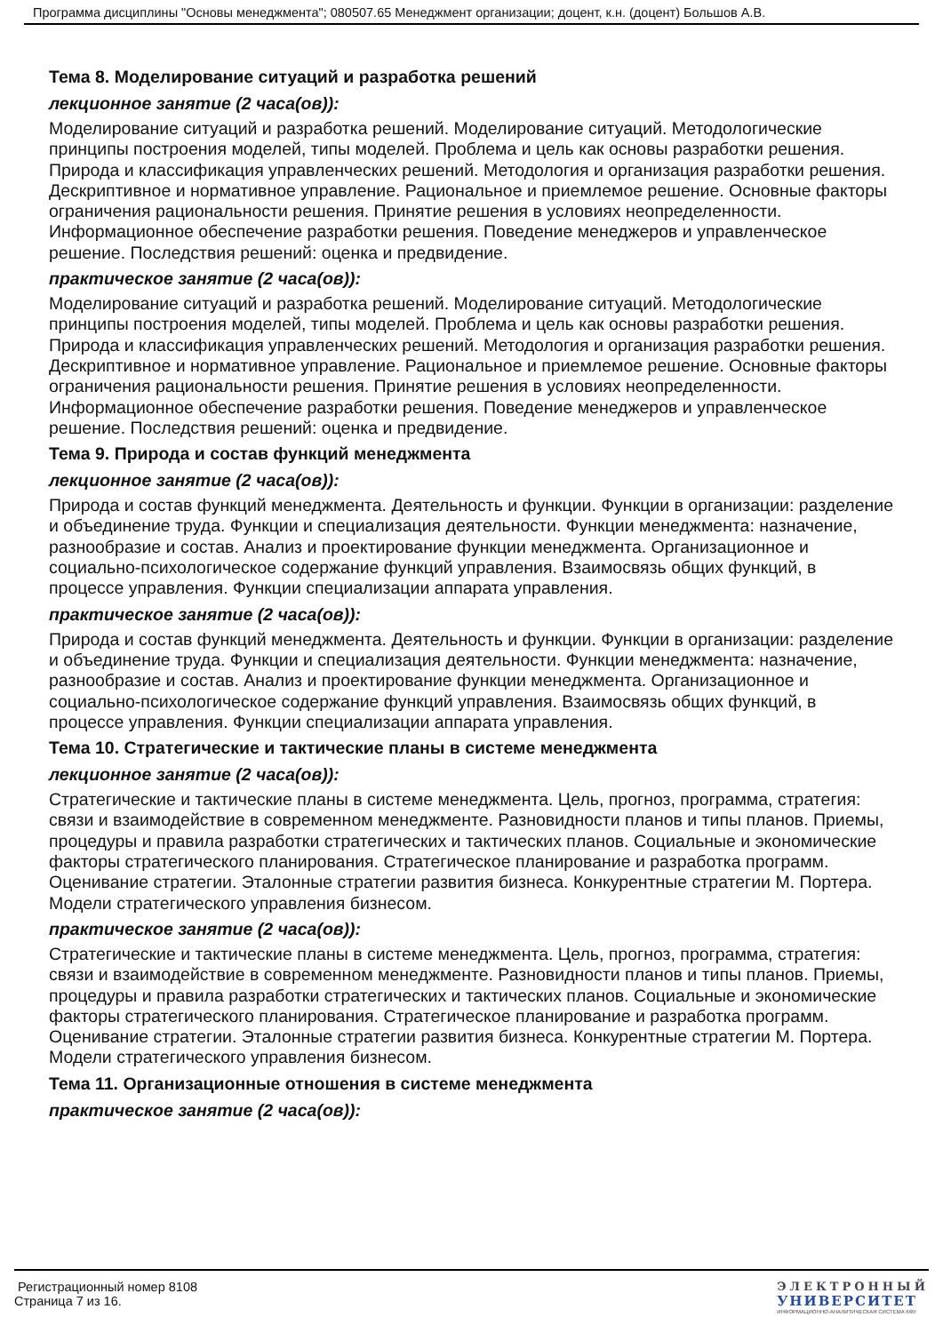Программа дисциплины "Основы менеджмента"; 080507.65 Менеджмент организации; доцент, к.н. (доцент) Большов А.В.
Тема 8. Моделирование ситуаций и разработка решений
лекционное занятие (2 часа(ов)):
Моделирование ситуаций и разработка решений. Моделирование ситуаций. Методологические принципы построения моделей, типы моделей. Проблема и цель как основы разработки решения. Природа и классификация управленческих решений. Методология и организация разработки решения. Дескриптивное и нормативное управление. Рациональное и приемлемое решение. Основные факторы ограничения рациональности решения. Принятие решения в условиях неопределенности. Информационное обеспечение разработки решения. Поведение менеджеров и управленческое решение. Последствия решений: оценка и предвидение.
практическое занятие (2 часа(ов)):
Моделирование ситуаций и разработка решений. Моделирование ситуаций. Методологические принципы построения моделей, типы моделей. Проблема и цель как основы разработки решения. Природа и классификация управленческих решений. Методология и организация разработки решения. Дескриптивное и нормативное управление. Рациональное и приемлемое решение. Основные факторы ограничения рациональности решения. Принятие решения в условиях неопределенности. Информационное обеспечение разработки решения. Поведение менеджеров и управленческое решение. Последствия решений: оценка и предвидение.
Тема 9. Природа и состав функций менеджмента
лекционное занятие (2 часа(ов)):
Природа и состав функций менеджмента. Деятельность и функции. Функции в организации: разделение и объединение труда. Функции и специализация деятельности. Функции менеджмента: назначение, разнообразие и состав. Анализ и проектирование функции менеджмента. Организационное и социально-психологическое содержание функций управления. Взаимосвязь общих функций, в процессе управления. Функции специализации аппарата управления.
практическое занятие (2 часа(ов)):
Природа и состав функций менеджмента. Деятельность и функции. Функции в организации: разделение и объединение труда. Функции и специализация деятельности. Функции менеджмента: назначение, разнообразие и состав. Анализ и проектирование функции менеджмента. Организационное и социально-психологическое содержание функций управления. Взаимосвязь общих функций, в процессе управления. Функции специализации аппарата управления.
Тема 10. Стратегические и тактические планы в системе менеджмента
лекционное занятие (2 часа(ов)):
Стратегические и тактические планы в системе менеджмента. Цель, прогноз, программа, стратегия: связи и взаимодействие в современном менеджменте. Разновидности планов и типы планов. Приемы, процедуры и правила разработки стратегических и тактических планов. Социальные и экономические факторы стратегического планирования. Стратегическое планирование и разработка программ. Оценивание стратегии. Эталонные стратегии развития бизнеса. Конкурентные стратегии М. Портера. Модели стратегического управления бизнесом.
практическое занятие (2 часа(ов)):
Стратегические и тактические планы в системе менеджмента. Цель, прогноз, программа, стратегия: связи и взаимодействие в современном менеджменте. Разновидности планов и типы планов. Приемы, процедуры и правила разработки стратегических и тактических планов. Социальные и экономические факторы стратегического планирования. Стратегическое планирование и разработка программ. Оценивание стратегии. Эталонные стратегии развития бизнеса. Конкурентные стратегии М. Портера. Модели стратегического управления бизнесом.
Тема 11. Организационные отношения в системе менеджмента
практическое занятие (2 часа(ов)):
Регистрационный номер 8108
Страница 7 из 16.
ЭЛЕКТРОННЫЙ
УНИВЕРСИТЕТ
ИНФОРМАЦИОННО-АНАЛИТИЧЕСКАЯ СИСТЕМА КФУ